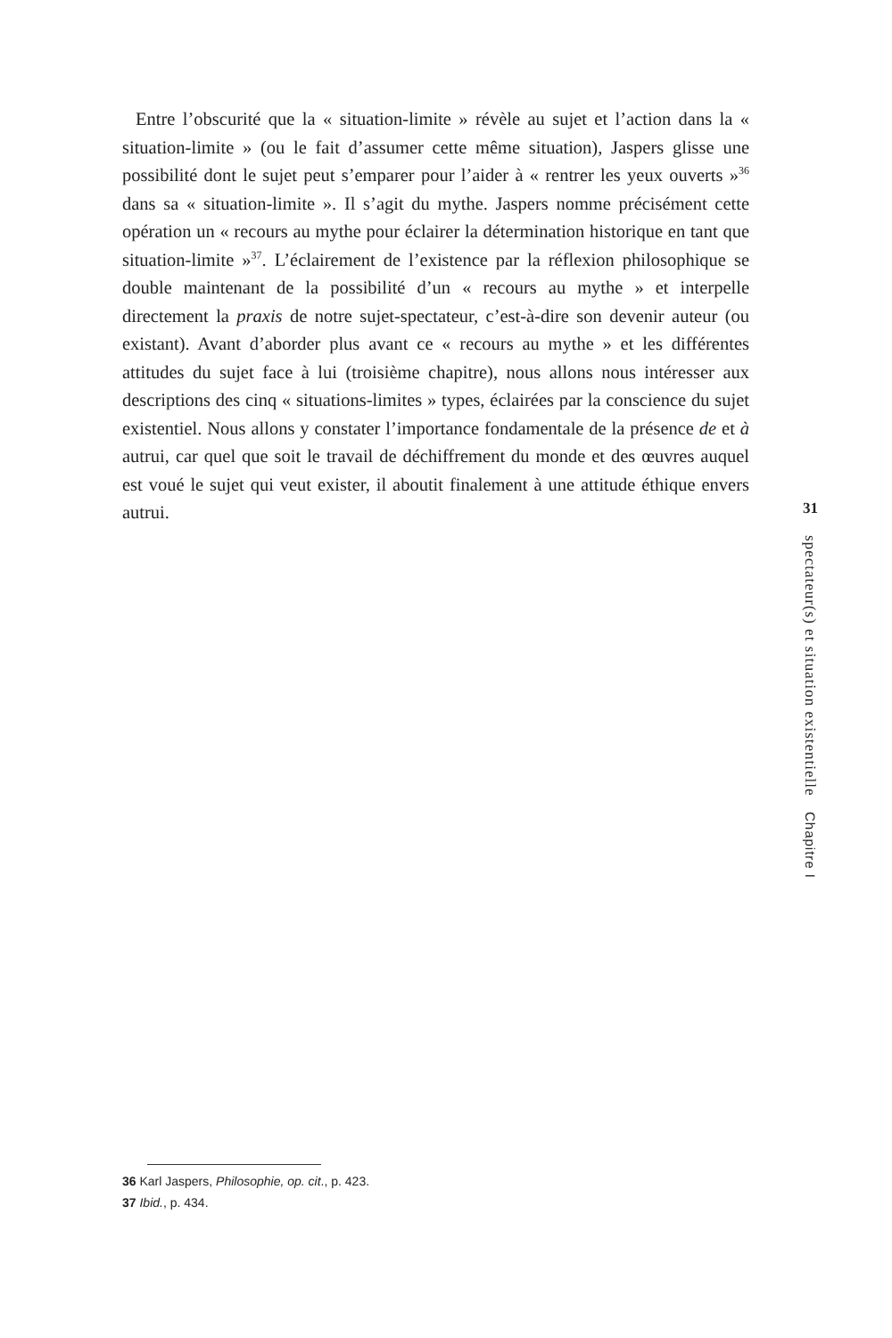Entre l’obscurité que la « situation-limite » révèle au sujet et l’action dans la « situation-limite » (ou le fait d’assumer cette même situation), Jaspers glisse une possibilité dont le sujet peut s’emparer pour l’aider à « rentrer les yeux ouverts »<sup>36</sup> dans sa « situation-limite ». Il s’agit du mythe. Jaspers nomme précisément cette opération un « recours au mythe pour éclairer la détermination historique en tant que situation-limite »<sup>37</sup>. L’éclairement de l’existence par la réflexion philosophique se double maintenant de la possibilité d’un « recours au mythe » et interpelle directement la praxis de notre sujet-spectateur, c’est-à-dire son devenir auteur (ou existant). Avant d’aborder plus avant ce « recours au mythe » et les différentes attitudes du sujet face à lui (troisième chapitre), nous allons nous intéresser aux descriptions des cinq « situations-limites » types, éclairées par la conscience du sujet existentiel. Nous allons y constater l’importance fondamentale de la présence de et à autrui, car quel que soit le travail de déchiffrement du monde et des œuvres auquel est voué le sujet qui veut exister, il aboutit finalement à une attitude éthique envers autrui.
31
spectateur(s) et situation existentielle Chapitre I
36 Karl Jaspers, Philosophie, op. cit., p. 423.
37 Ibid., p. 434.